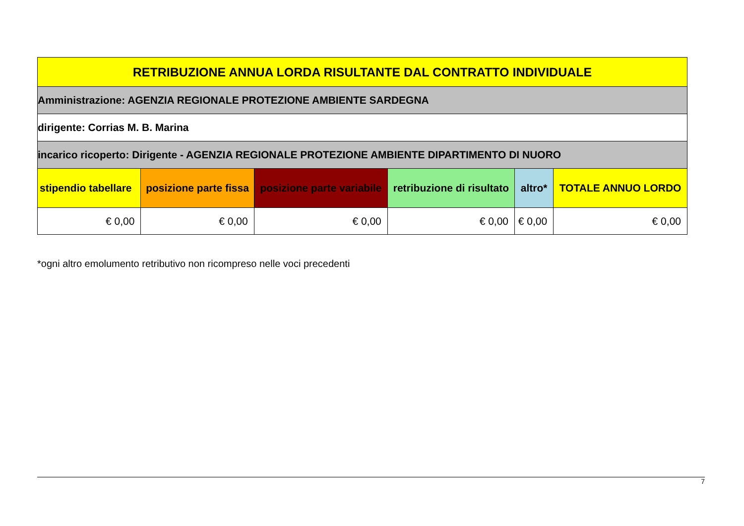| RETRIBUZIONE ANNUA LORDA RISULTANTE DAL CONTRATTO INDIVIDUALE | | | | | |
| --- | --- | --- | --- | --- | --- |
| Amministrazione: AGENZIA REGIONALE PROTEZIONE AMBIENTE SARDEGNA | | | | | |
| dirigente: Corrias M. B. Marina | | | | | |
| incarico ricoperto: Dirigente - AGENZIA REGIONALE PROTEZIONE AMBIENTE DIPARTIMENTO DI NUORO | | | | | |
| stipendio tabellare | posizione parte fissa | posizione parte variabile | retribuzione di risultato | altro* | TOTALE ANNUO LORDO |
| € 0,00 | € 0,00 | € 0,00 | € 0,00 | € 0,00 | € 0,00 |
*ogni altro emolumento retributivo non ricompreso nelle voci precedenti
7